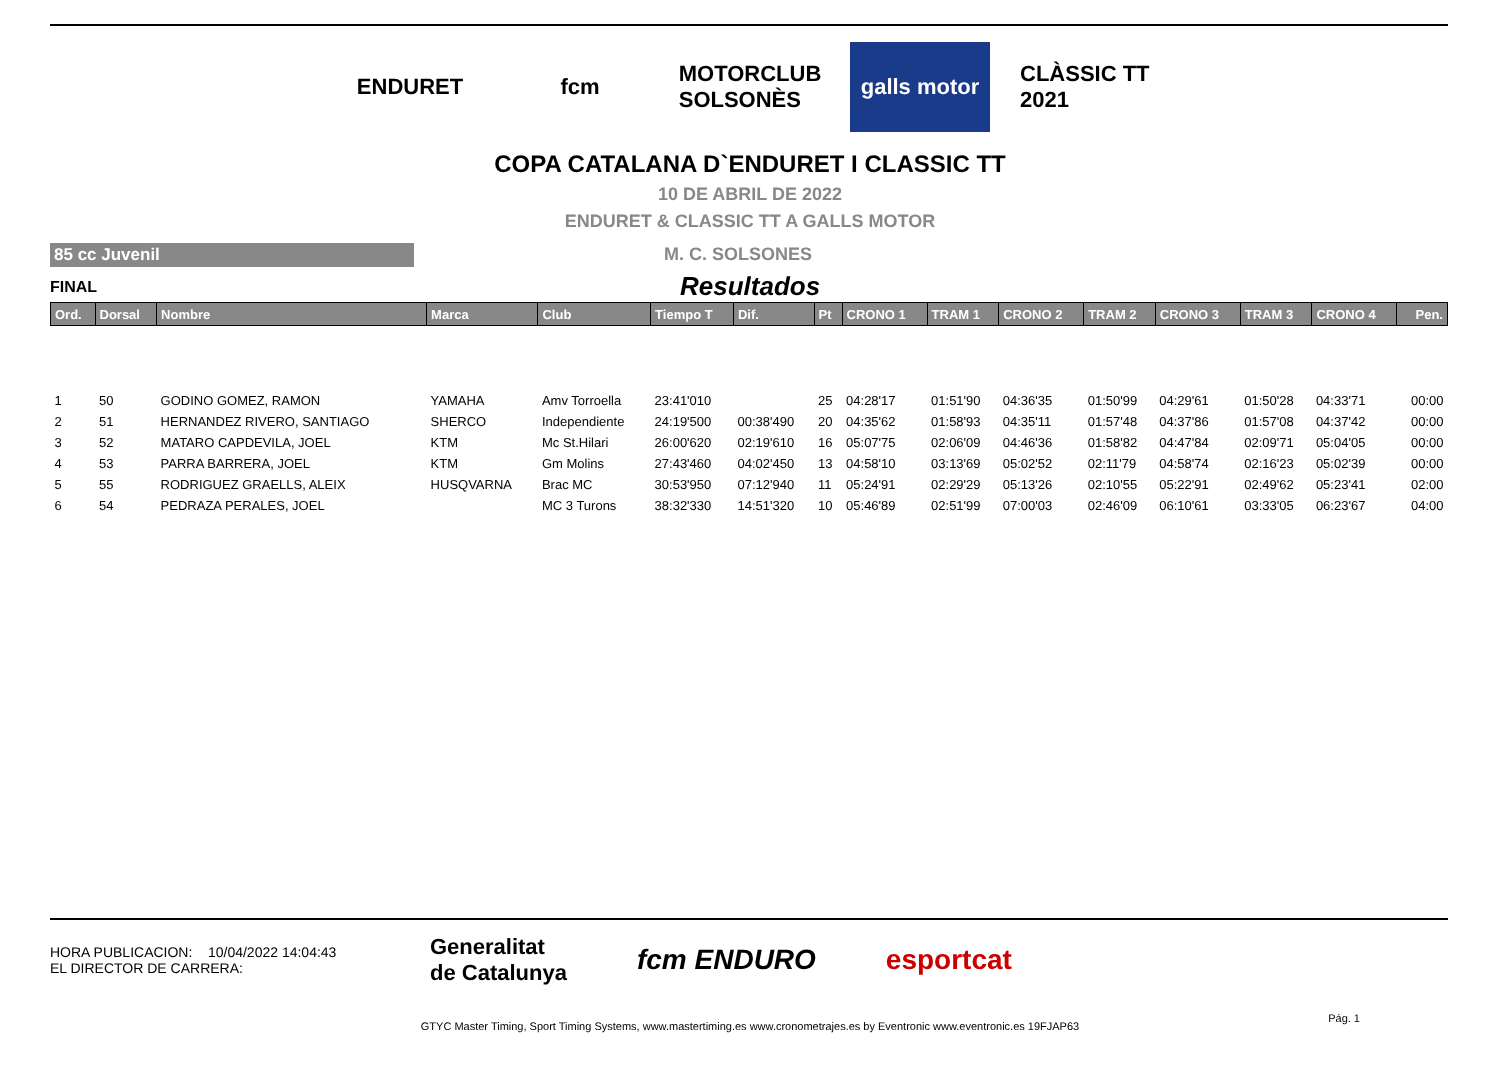ENDURET fcm
MOTORCLUB SOLSONÈS
galls motor
CLÀSSIC TT 2021
COPA CATALANA D`ENDURET I CLASSIC TT
10 DE ABRIL DE 2022
ENDURET & CLASSIC TT A GALLS MOTOR
85 cc Juvenil
M. C. SOLSONES
FINAL Resultados
| Ord. | Dorsal | Nombre | Marca | Club | Tiempo T | Dif. | Pt | CRONO 1 | TRAM 1 | CRONO 2 | TRAM 2 | CRONO 3 | TRAM 3 | CRONO 4 | Pen. |
| --- | --- | --- | --- | --- | --- | --- | --- | --- | --- | --- | --- | --- | --- | --- | --- |
| 1 | 50 | GODINO GOMEZ, RAMON | YAMAHA | Amv Torroella | 23:41'010 | | 25 | 04:28'17 | 01:51'90 | 04:36'35 | 01:50'99 | 04:29'61 | 01:50'28 | 04:33'71 | 00:00 |
| 2 | 51 | HERNANDEZ RIVERO, SANTIAGO | SHERCO | Independiente | 24:19'500 | 00:38'490 | 20 | 04:35'62 | 01:58'93 | 04:35'11 | 01:57'48 | 04:37'86 | 01:57'08 | 04:37'42 | 00:00 |
| 3 | 52 | MATARO CAPDEVILA, JOEL | KTM | Mc St.Hilari | 26:00'620 | 02:19'610 | 16 | 05:07'75 | 02:06'09 | 04:46'36 | 01:58'82 | 04:47'84 | 02:09'71 | 05:04'05 | 00:00 |
| 4 | 53 | PARRA BARRERA, JOEL | KTM | Gm Molins | 27:43'460 | 04:02'450 | 13 | 04:58'10 | 03:13'69 | 05:02'52 | 02:11'79 | 04:58'74 | 02:16'23 | 05:02'39 | 00:00 |
| 5 | 55 | RODRIGUEZ GRAELLS, ALEIX | HUSQVARNA | Brac MC | 30:53'950 | 07:12'940 | 11 | 05:24'91 | 02:29'29 | 05:13'26 | 02:10'55 | 05:22'91 | 02:49'62 | 05:23'41 | 02:00 |
| 6 | 54 | PEDRAZA PERALES, JOEL | | MC 3 Turons | 38:32'330 | 14:51'320 | 10 | 05:46'89 | 02:51'99 | 07:00'03 | 02:46'09 | 06:10'61 | 03:33'05 | 06:23'67 | 04:00 |
HORA PUBLICACION: 10/04/2022 14:04:43
EL DIRECTOR DE CARRERA:
Generalitat
de Catalunya fcm ENDURO esportcat
GTYC Master Timing, Sport Timing Systems, www.mastertiming.es www.cronometrajes.es by Eventronic www.eventronic.es 19FJAP63
Pág. 1